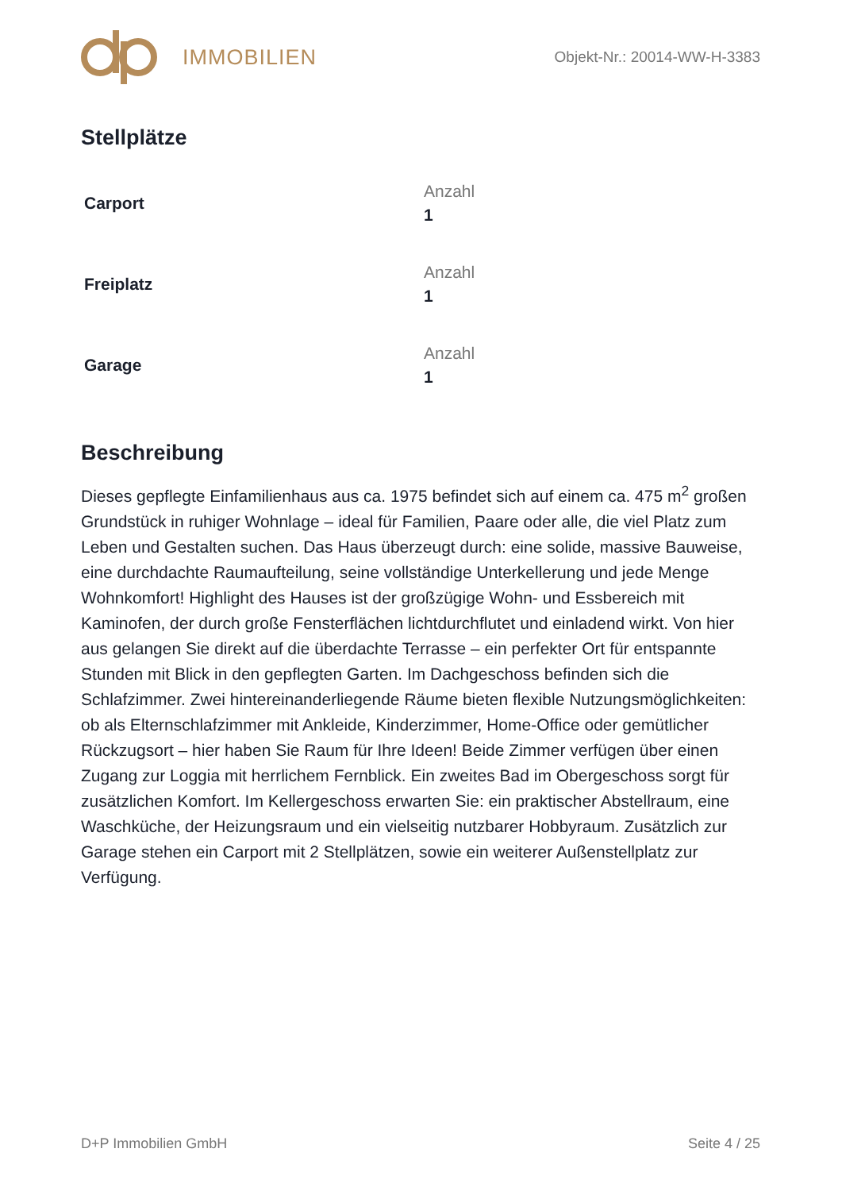IMMOBILIEN
Objekt-Nr.: 20014-WW-H-3383
Stellplätze
| Carport | Anzahl 1 |
| Freiplatz | Anzahl 1 |
| Garage | Anzahl 1 |
Beschreibung
Dieses gepflegte Einfamilienhaus aus ca. 1975 befindet sich auf einem ca. 475 m<sup>2</sup> großen Grundstück in ruhiger Wohnlage – ideal für Familien, Paare oder alle, die viel Platz zum Leben und Gestalten suchen. Das Haus überzeugt durch: eine solide, massive Bauweise, eine durchdachte Raumaufteilung, seine vollständige Unterkellerung und jede Menge Wohnkomfort! Highlight des Hauses ist der großzügige Wohn- und Essbereich mit Kaminofen, der durch große Fensterflächen lichtdurchflutet und einladend wirkt. Von hier aus gelangen Sie direkt auf die überdachte Terrasse – ein perfekter Ort für entspannte Stunden mit Blick in den gepflegten Garten. Im Dachgeschoss befinden sich die Schlafzimmer. Zwei hintereinanderliegende Räume bieten flexible Nutzungsmöglichkeiten: ob als Elternschlafzimmer mit Ankleide, Kinderzimmer, Home-Office oder gemütlicher Rückzugsort – hier haben Sie Raum für Ihre Ideen! Beide Zimmer verfügen über einen Zugang zur Loggia mit herrlichem Fernblick. Ein zweites Bad im Obergeschoss sorgt für zusätzlichen Komfort. Im Kellergeschoss erwarten Sie: ein praktischer Abstellraum, eine Waschküche, der Heizungsraum und ein vielseitig nutzbarer Hobbyraum. Zusätzlich zur Garage stehen ein Carport mit 2 Stellplätzen, sowie ein weiterer Außenstellplatz zur Verfügung.
D+P Immobilien GmbH Seite 4 / 25